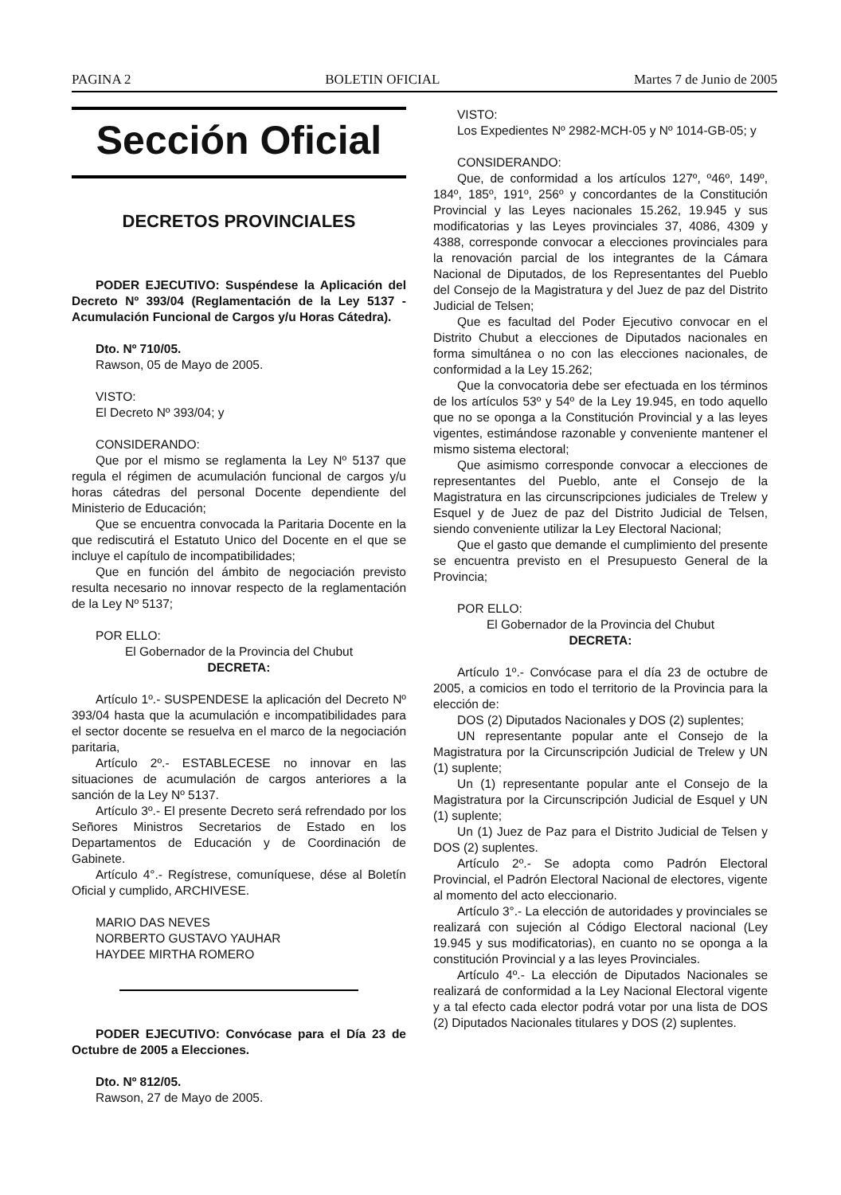PAGINA 2 BOLETIN OFICIAL Martes 7 de Junio de 2005
Sección Oficial
DECRETOS PROVINCIALES
PODER EJECUTIVO: Suspéndese la Aplicación del Decreto Nº 393/04 (Reglamentación de la Ley 5137 - Acumulación Funcional de Cargos y/u Horas Cátedra).
Dto. Nº 710/05.
Rawson, 05 de Mayo de 2005.
VISTO:
El Decreto Nº 393/04; y
CONSIDERANDO:
Que por el mismo se reglamenta la Ley Nº 5137 que regula el régimen de acumulación funcional de cargos y/u horas cátedras del personal Docente dependiente del Ministerio de Educación;
Que se encuentra convocada la Paritaria Docente en la que rediscutirá el Estatuto Unico del Docente en el que se incluye el capítulo de incompatibilidades;
Que en función del ámbito de negociación previsto resulta necesario no innovar respecto de la reglamentación de la Ley Nº 5137;
POR ELLO:
El Gobernador de la Provincia del Chubut
DECRETA:
Artículo 1º.- SUSPENDESE la aplicación del Decreto Nº 393/04 hasta que la acumulación e incompatibilidades para el sector docente se resuelva en el marco de la negociación paritaria,
Artículo 2º.- ESTABLECESE no innovar en las situaciones de acumulación de cargos anteriores a la sanción de la Ley Nº 5137.
Artículo 3º.- El presente Decreto será refrendado por los Señores Ministros Secretarios de Estado en los Departamentos de Educación y de Coordinación de Gabinete.
Artículo 4°.- Regístrese, comuníquese, dése al Boletín Oficial y cumplido, ARCHIVESE.
MARIO DAS NEVES
NORBERTO GUSTAVO YAUHAR
HAYDEE MIRTHA ROMERO
PODER EJECUTIVO: Convócase para el Día 23 de Octubre de 2005 a Elecciones.
Dto. Nº 812/05.
Rawson, 27 de Mayo de 2005.
VISTO:
Los Expedientes Nº 2982-MCH-05 y Nº 1014-GB-05; y
CONSIDERANDO:
Que, de conformidad a los artículos 127º, º46º, 149º, 184º, 185º, 191º, 256º y concordantes de la Constitución Provincial y las Leyes nacionales 15.262, 19.945 y sus modificatorias y las Leyes provinciales 37, 4086, 4309 y 4388, corresponde convocar a elecciones provinciales para la renovación parcial de los integrantes de la Cámara Nacional de Diputados, de los Representantes del Pueblo del Consejo de la Magistratura y del Juez de paz del Distrito Judicial de Telsen;
Que es facultad del Poder Ejecutivo convocar en el Distrito Chubut a elecciones de Diputados nacionales en forma simultánea o no con las elecciones nacionales, de conformidad a la Ley 15.262;
Que la convocatoria debe ser efectuada en los términos de los artículos 53º y 54º de la Ley 19.945, en todo aquello que no se oponga a la Constitución Provincial y a las leyes vigentes, estimándose razonable y conveniente mantener el mismo sistema electoral;
Que asimismo corresponde convocar a elecciones de representantes del Pueblo, ante el Consejo de la Magistratura en las circunscripciones judiciales de Trelew y Esquel y de Juez de paz del Distrito Judicial de Telsen, siendo conveniente utilizar la Ley Electoral Nacional;
Que el gasto que demande el cumplimiento del presente se encuentra previsto en el Presupuesto General de la Provincia;
POR ELLO:
El Gobernador de la Provincia del Chubut
DECRETA:
Artículo 1º.- Convócase para el día 23 de octubre de 2005, a comicios en todo el territorio de la Provincia para la elección de:
DOS (2) Diputados Nacionales y DOS (2) suplentes;
UN representante popular ante el Consejo de la Magistratura por la Circunscripción Judicial de Trelew y UN (1) suplente;
Un (1) representante popular ante el Consejo de la Magistratura por la Circunscripción Judicial de Esquel y UN (1) suplente;
Un (1) Juez de Paz para el Distrito Judicial de Telsen y DOS (2) suplentes.
Artículo 2º.- Se adopta como Padrón Electoral Provincial, el Padrón Electoral Nacional de electores, vigente al momento del acto eleccionario.
Artículo 3°.- La elección de autoridades y provinciales se realizará con sujeción al Código Electoral nacional (Ley 19.945 y sus modificatorias), en cuanto no se oponga a la constitución Provincial y a las leyes Provinciales.
Artículo 4º.- La elección de Diputados Nacionales se realizará de conformidad a la Ley Nacional Electoral vigente y a tal efecto cada elector podrá votar por una lista de DOS (2) Diputados Nacionales titulares y DOS (2) suplentes.